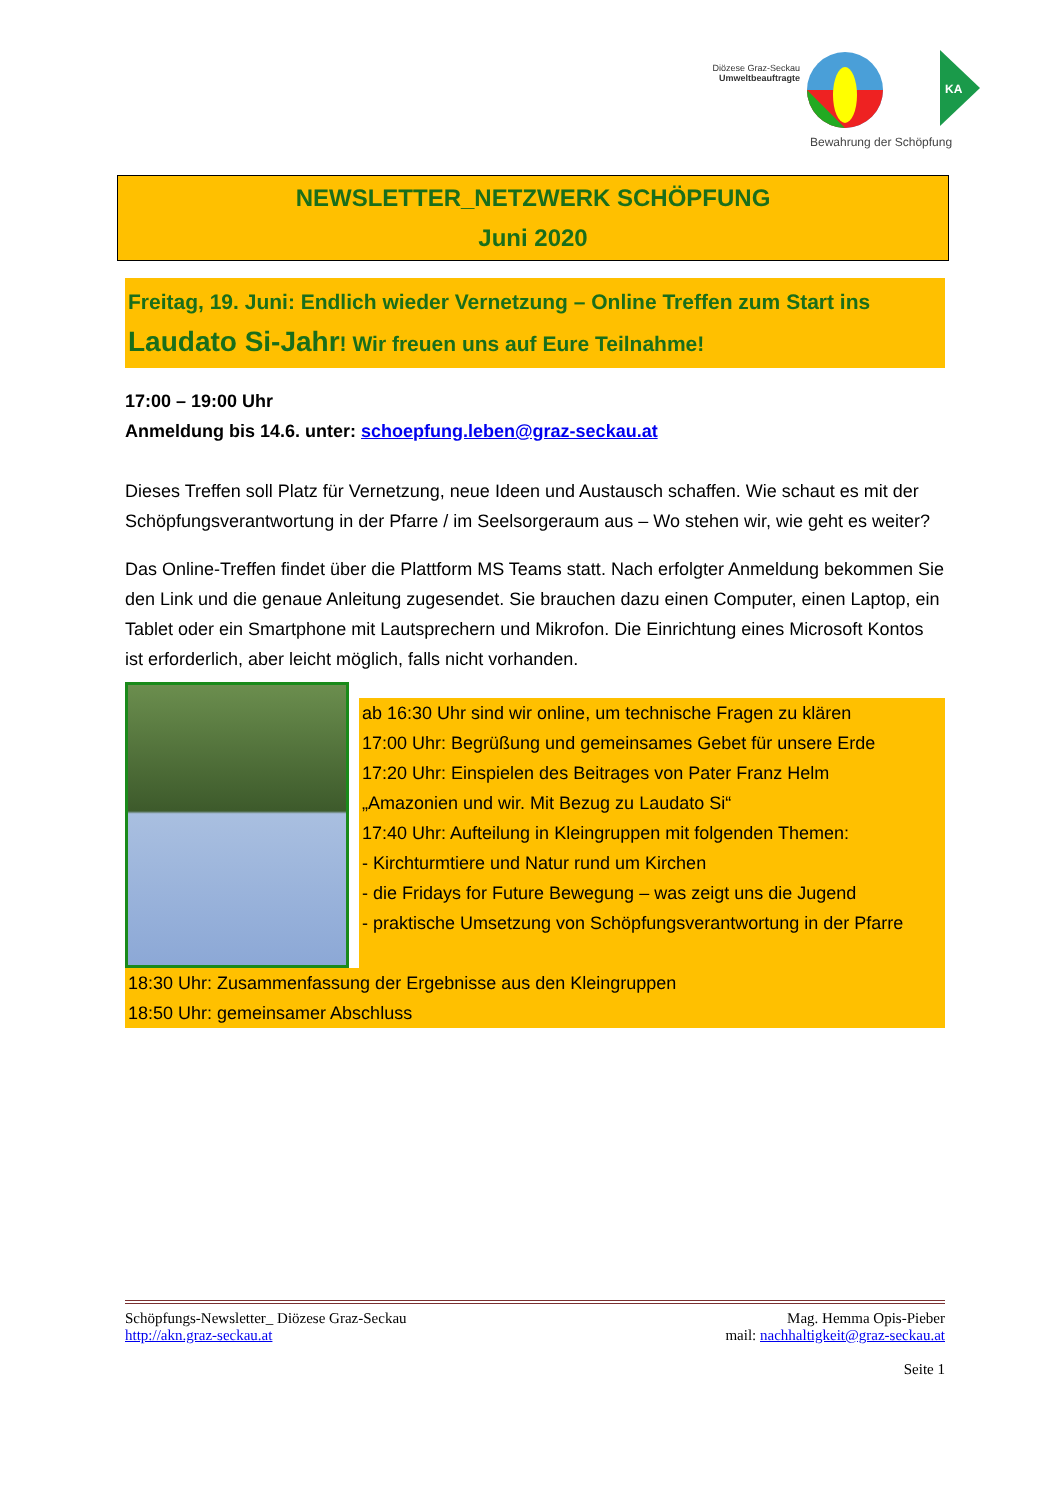Diözese Graz-Seckau
Umweltbeauftragte
Bewahrung der Schöpfung
KA
NEWSLETTER_NETZWERK SCHÖPFUNG
Juni 2020
Freitag, 19. Juni: Endlich wieder Vernetzung – Online Treffen zum Start ins Laudato Si-Jahr! Wir freuen uns auf Eure Teilnahme!
17:00 – 19:00 Uhr
Anmeldung bis 14.6. unter: schoepfung.leben@graz-seckau.at
Dieses Treffen soll Platz für Vernetzung, neue Ideen und Austausch schaffen. Wie schaut es mit der Schöpfungsverantwortung in der Pfarre / im Seelsorgeraum aus – Wo stehen wir, wie geht es weiter?
Das Online-Treffen findet über die Plattform MS Teams statt. Nach erfolgter Anmeldung bekommen Sie den Link und die genaue Anleitung zugesendet. Sie brauchen dazu einen Computer, einen Laptop, ein Tablet oder ein Smartphone mit Lautsprechern und Mikrofon. Die Einrichtung eines Microsoft Kontos ist erforderlich, aber leicht möglich, falls nicht vorhanden.
ab 16:30 Uhr sind wir online, um technische Fragen zu klären
17:00 Uhr: Begrüßung und gemeinsames Gebet für unsere Erde
17:20 Uhr: Einspielen des Beitrages von Pater Franz Helm
„Amazonien und wir. Mit Bezug zu Laudato Si“
17:40 Uhr: Aufteilung in Kleingruppen mit folgenden Themen:
- Kirchturmtiere und Natur rund um Kirchen
- die Fridays for Future Bewegung – was zeigt uns die Jugend
- praktische Umsetzung von Schöpfungsverantwortung in der Pfarre
18:30 Uhr: Zusammenfassung der Ergebnisse aus den Kleingruppen
18:50 Uhr: gemeinsamer Abschluss
Schöpfungs-Newsletter_ Diözese Graz-Seckau
http://akn.graz-seckau.at
Mag. Hemma Opis-Pieber
mail: nachhaltigkeit@graz-seckau.at
Seite 1